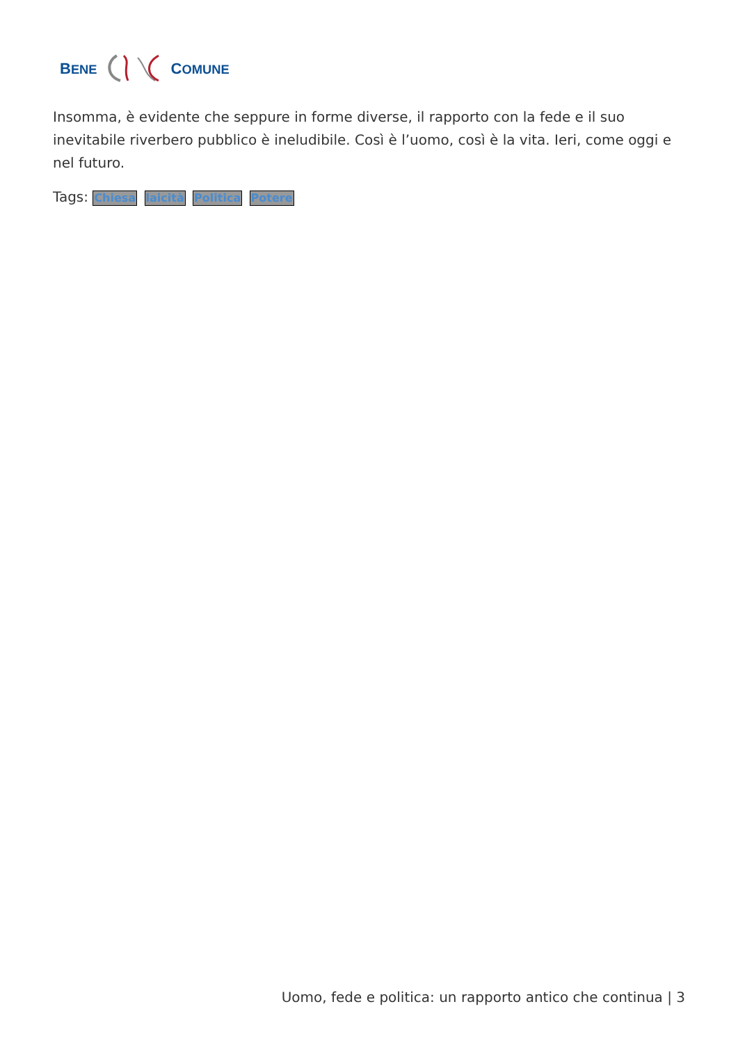BENE COMUNE
Insomma, è evidente che seppure in forme diverse, il rapporto con la fede e il suo inevitabile riverbero pubblico è ineludibile. Così è l’uomo, così è la vita. Ieri, come oggi e nel futuro.
Tags: Chiesa laicità Politica Potere
Uomo, fede e politica: un rapporto antico che continua | 3